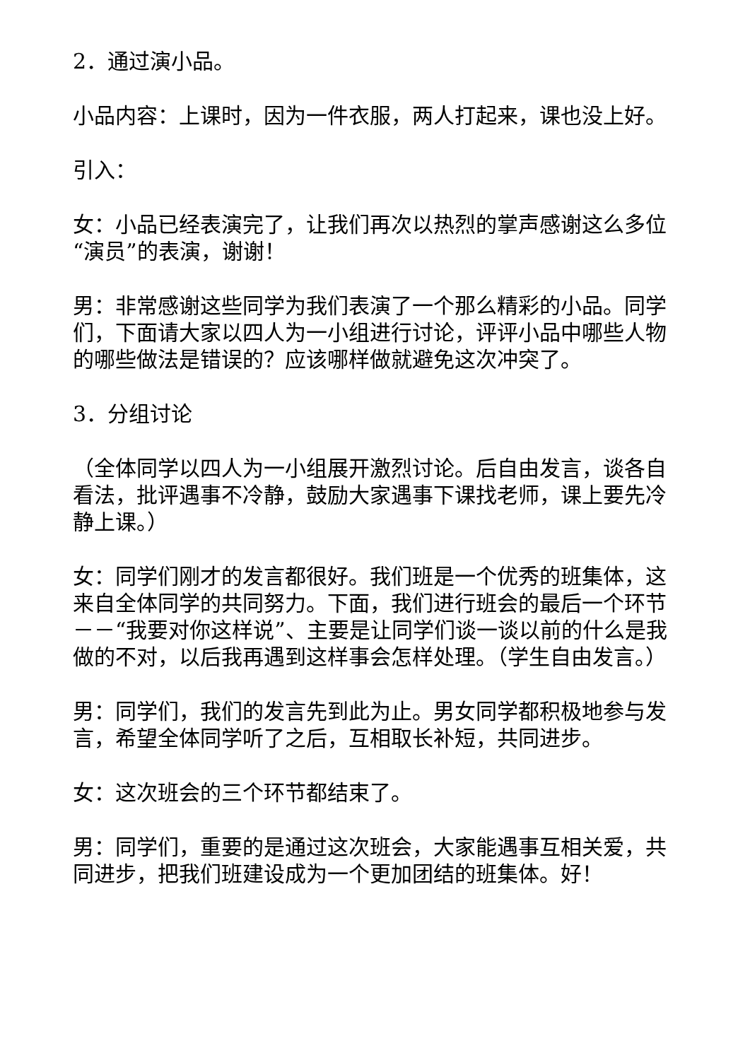2．通过演小品。
小品内容：上课时，因为一件衣服，两人打起来，课也没上好。
引入：
女：小品已经表演完了，让我们再次以热烈的掌声感谢这么多位“演员”的表演，谢谢！
男：非常感谢这些同学为我们表演了一个那么精彩的小品。同学们，下面请大家以四人为一小组进行讨论，评评小品中哪些人物的哪些做法是错误的？应该哪样做就避免这次冲突了。
3．分组讨论
（全体同学以四人为一小组展开激烈讨论。后自由发言，谈各自看法，批评遇事不冷静，鼓励大家遇事下课找老师，课上要先冷静上课。）
女：同学们刚才的发言都很好。我们班是一个优秀的班集体，这来自全体同学的共同努力。下面，我们进行班会的最后一个环节－－“我要对你这样说”、主要是让同学们谈一谈以前的什么是我做的不对，以后我再遇到这样事会怎样处理。（学生自由发言。）
男：同学们，我们的发言先到此为止。男女同学都积极地参与发言，希望全体同学听了之后，互相取长补短，共同进步。
女：这次班会的三个环节都结束了。
男：同学们，重要的是通过这次班会，大家能遇事互相关爱，共同进步，把我们班建设成为一个更加团结的班集体。好！